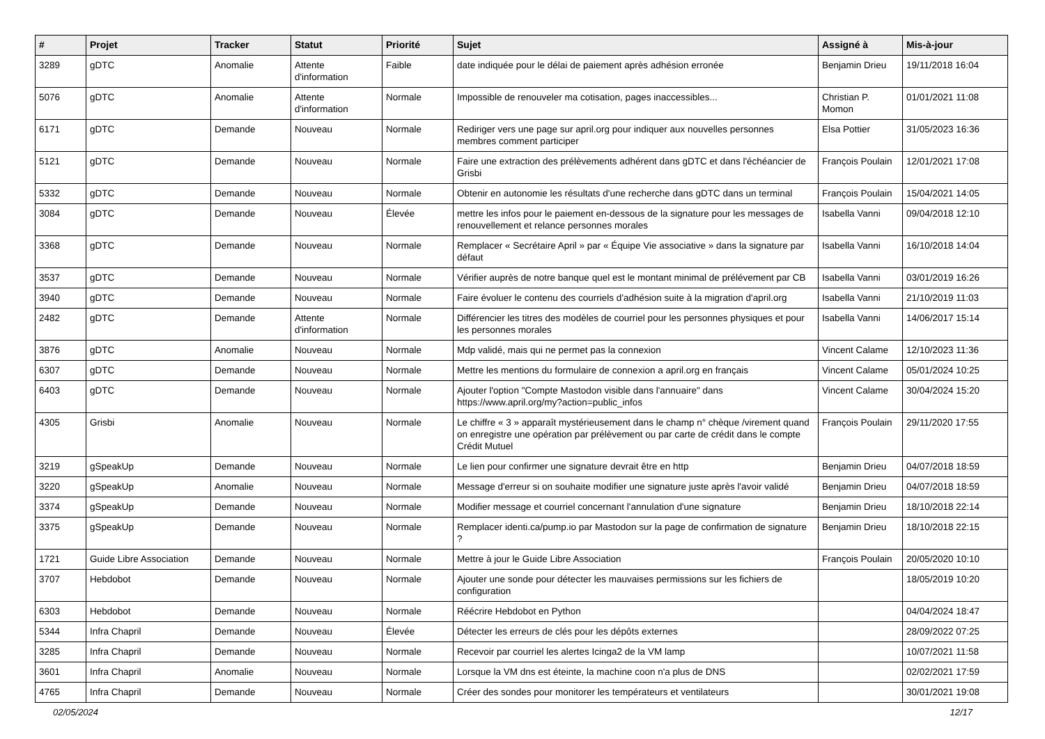| # | Projet | Tracker | Statut | Priorité | Sujet | Assigné à | Mis-à-jour |
| --- | --- | --- | --- | --- | --- | --- | --- |
| 3289 | gDTC | Anomalie | Attente d'information | Faible | date indiquée pour le délai de paiement après adhésion erronée | Benjamin Drieu | 19/11/2018 16:04 |
| 5076 | gDTC | Anomalie | Attente d'information | Normale | Impossible de renouveler ma cotisation, pages inaccessibles... | Christian P. Momon | 01/01/2021 11:08 |
| 6171 | gDTC | Demande | Nouveau | Normale | Rediriger vers une page sur april.org pour indiquer aux nouvelles personnes membres comment participer | Elsa Pottier | 31/05/2023 16:36 |
| 5121 | gDTC | Demande | Nouveau | Normale | Faire une extraction des prélèvements adhérent dans gDTC et dans l'échéancier de Grisbi | François Poulain | 12/01/2021 17:08 |
| 5332 | gDTC | Demande | Nouveau | Normale | Obtenir en autonomie les résultats d'une recherche dans gDTC dans un terminal | François Poulain | 15/04/2021 14:05 |
| 3084 | gDTC | Demande | Nouveau | Élevée | mettre les infos pour le paiement en-dessous de la signature pour les messages de renouvellement et relance personnes morales | Isabella Vanni | 09/04/2018 12:10 |
| 3368 | gDTC | Demande | Nouveau | Normale | Remplacer « Secrétaire April » par « Équipe Vie associative » dans la signature par défaut | Isabella Vanni | 16/10/2018 14:04 |
| 3537 | gDTC | Demande | Nouveau | Normale | Vérifier auprès de notre banque quel est le montant minimal de prélévement par CB | Isabella Vanni | 03/01/2019 16:26 |
| 3940 | gDTC | Demande | Nouveau | Normale | Faire évoluer le contenu des courriels d'adhésion suite à la migration d'april.org | Isabella Vanni | 21/10/2019 11:03 |
| 2482 | gDTC | Demande | Attente d'information | Normale | Différencier les titres des modèles de courriel pour les personnes physiques et pour les personnes morales | Isabella Vanni | 14/06/2017 15:14 |
| 3876 | gDTC | Anomalie | Nouveau | Normale | Mdp validé, mais qui ne permet pas la connexion | Vincent Calame | 12/10/2023 11:36 |
| 6307 | gDTC | Demande | Nouveau | Normale | Mettre les mentions du formulaire de connexion a april.org en français | Vincent Calame | 05/01/2024 10:25 |
| 6403 | gDTC | Demande | Nouveau | Normale | Ajouter l'option "Compte Mastodon visible dans l'annuaire" dans https://www.april.org/my?action=public_infos | Vincent Calame | 30/04/2024 15:20 |
| 4305 | Grisbi | Anomalie | Nouveau | Normale | Le chiffre « 3 » apparaît mystérieusement dans le champ n° chèque /virement quand on enregistre une opération par prélèvement ou par carte de crédit dans le compte Crédit Mutuel | François Poulain | 29/11/2020 17:55 |
| 3219 | gSpeakUp | Demande | Nouveau | Normale | Le lien pour confirmer une signature devrait être en http | Benjamin Drieu | 04/07/2018 18:59 |
| 3220 | gSpeakUp | Anomalie | Nouveau | Normale | Message d'erreur si on souhaite modifier une signature juste après l'avoir validé | Benjamin Drieu | 04/07/2018 18:59 |
| 3374 | gSpeakUp | Demande | Nouveau | Normale | Modifier message et courriel concernant l'annulation d'une signature | Benjamin Drieu | 18/10/2018 22:14 |
| 3375 | gSpeakUp | Demande | Nouveau | Normale | Remplacer identi.ca/pump.io par Mastodon sur la page de confirmation de signature ? | Benjamin Drieu | 18/10/2018 22:15 |
| 1721 | Guide Libre Association | Demande | Nouveau | Normale | Mettre à jour le Guide Libre Association | François Poulain | 20/05/2020 10:10 |
| 3707 | Hebdobot | Demande | Nouveau | Normale | Ajouter une sonde pour détecter les mauvaises permissions sur les fichiers de configuration | | 18/05/2019 10:20 |
| 6303 | Hebdobot | Demande | Nouveau | Normale | Réécrire Hebdobot en Python | | 04/04/2024 18:47 |
| 5344 | Infra Chapril | Demande | Nouveau | Élevée | Détecter les erreurs de clés pour les dépôts externes | | 28/09/2022 07:25 |
| 3285 | Infra Chapril | Demande | Nouveau | Normale | Recevoir par courriel les alertes Icinga2 de la VM lamp | | 10/07/2021 11:58 |
| 3601 | Infra Chapril | Anomalie | Nouveau | Normale | Lorsque la VM dns est éteinte, la machine coon n'a plus de DNS | | 02/02/2021 17:59 |
| 4765 | Infra Chapril | Demande | Nouveau | Normale | Créer des sondes pour monitorer les températeurs et ventilateurs | | 30/01/2021 19:08 |
02/05/2024 12/17